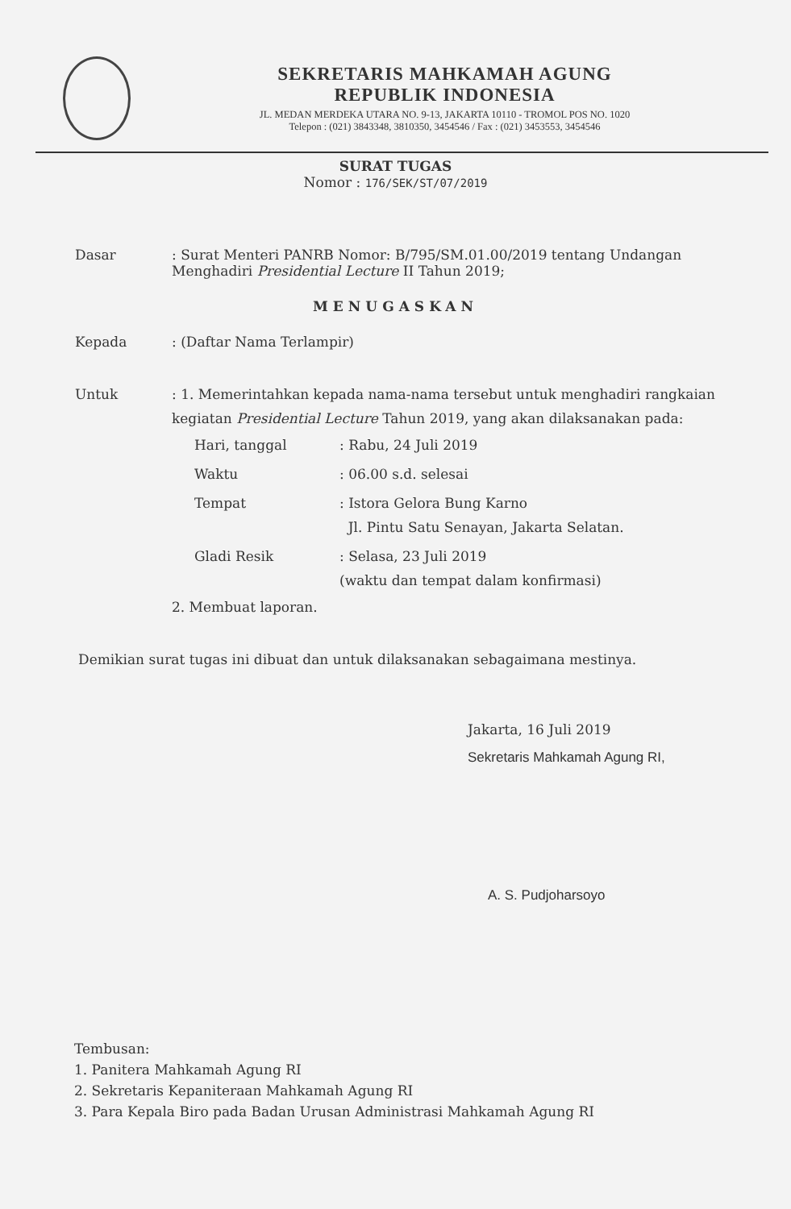SEKRETARIS MAHKAMAH AGUNG
REPUBLIK INDONESIA
JL. MEDAN MERDEKA UTARA NO. 9-13, JAKARTA 10110 - TROMOL POS NO. 1020
Telepon : (021) 3843348, 3810350, 3454546 / Fax : (021) 3453553, 3454546
SURAT TUGAS
Nomor : 176/SEK/ST/07/2019
Dasar : Surat Menteri PANRB Nomor: B/795/SM.01.00/2019 tentang Undangan Menghadiri Presidential Lecture II Tahun 2019;
MENUGASKAN
Kepada : (Daftar Nama Terlampir)
Untuk : 1. Memerintahkan kepada nama-nama tersebut untuk menghadiri rangkaian kegiatan Presidential Lecture Tahun 2019, yang akan dilaksanakan pada:
| Hari, tanggal | : Rabu, 24 Juli 2019 |
| Waktu | : 06.00 s.d. selesai |
| Tempat | : Istora Gelora Bung Karno Jl. Pintu Satu Senayan, Jakarta Selatan. |
| Gladi Resik | : Selasa, 23 Juli 2019 (waktu dan tempat dalam konfirmasi) |
2. Membuat laporan.
Demikian surat tugas ini dibuat dan untuk dilaksanakan sebagaimana mestinya.
Jakarta, 16 Juli 2019
Sekretaris Mahkamah Agung RI,
A. S. Pudjoharsoyo
Tembusan:
1. Panitera Mahkamah Agung RI
2. Sekretaris Kepaniteraan Mahkamah Agung RI
3. Para Kepala Biro pada Badan Urusan Administrasi Mahkamah Agung RI